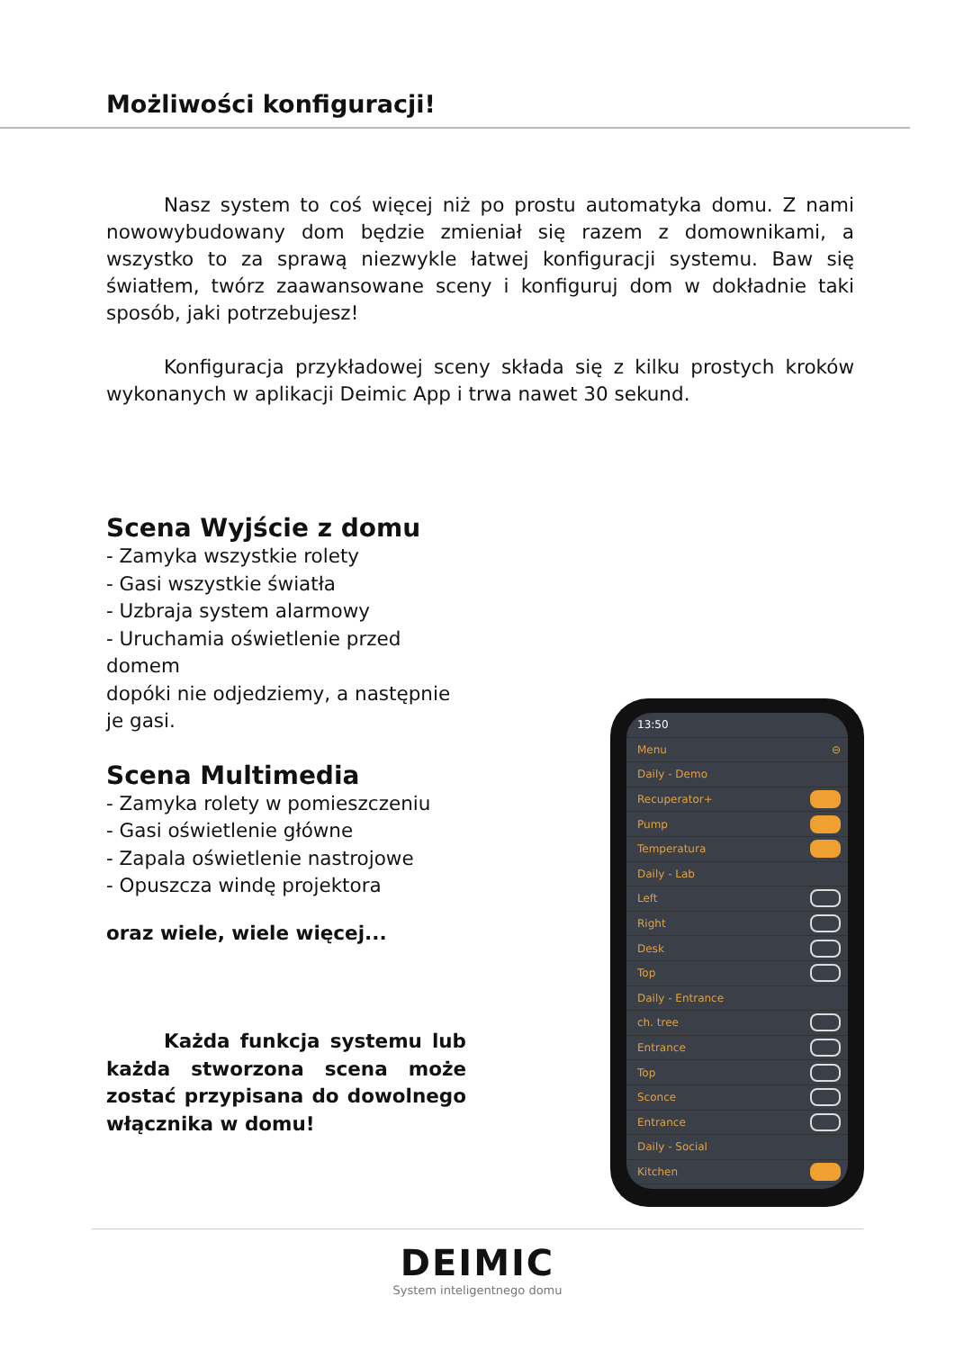Możliwości konfiguracji!
Nasz system to coś więcej niż po prostu automatyka domu. Z nami nowowybudowany dom będzie zmieniał się razem z domownikami, a wszystko to za sprawą niezwykle łatwej konfiguracji systemu. Baw się światłem, twórz zaawansowane sceny i konfiguruj dom w dokładnie taki sposób, jaki potrzebujesz!
Konfiguracja przykładowej sceny składa się z kilku prostych kroków wykonanych w aplikacji Deimic App i trwa nawet 30 sekund.
Scena Wyjście z domu
- Zamyka wszystkie rolety
- Gasi wszystkie światła
- Uzbraja system alarmowy
- Uruchamia oświetlenie przed domem
dopóki nie odjedziemy, a następnie je gasi.
Scena Multimedia
- Zamyka rolety w pomieszczeniu
- Gasi oświetlenie główne
- Zapala oświetlenie nastrojowe
- Opuszcza windę projektora
oraz wiele, wiele więcej...
Każda funkcja systemu lub każda stworzona scena może zostać przypisana do dowolnego włącznika w domu!
13:50
Menu ⊖
Daily - Demo
Recuperator+
Pump
Temperatura
Daily - Lab
Left
Right
Desk
Top
Daily - Entrance
ch. tree
Entrance
Top
Sconce
Entrance
Daily - Social
Kitchen
DEIMIC
System inteligentnego domu